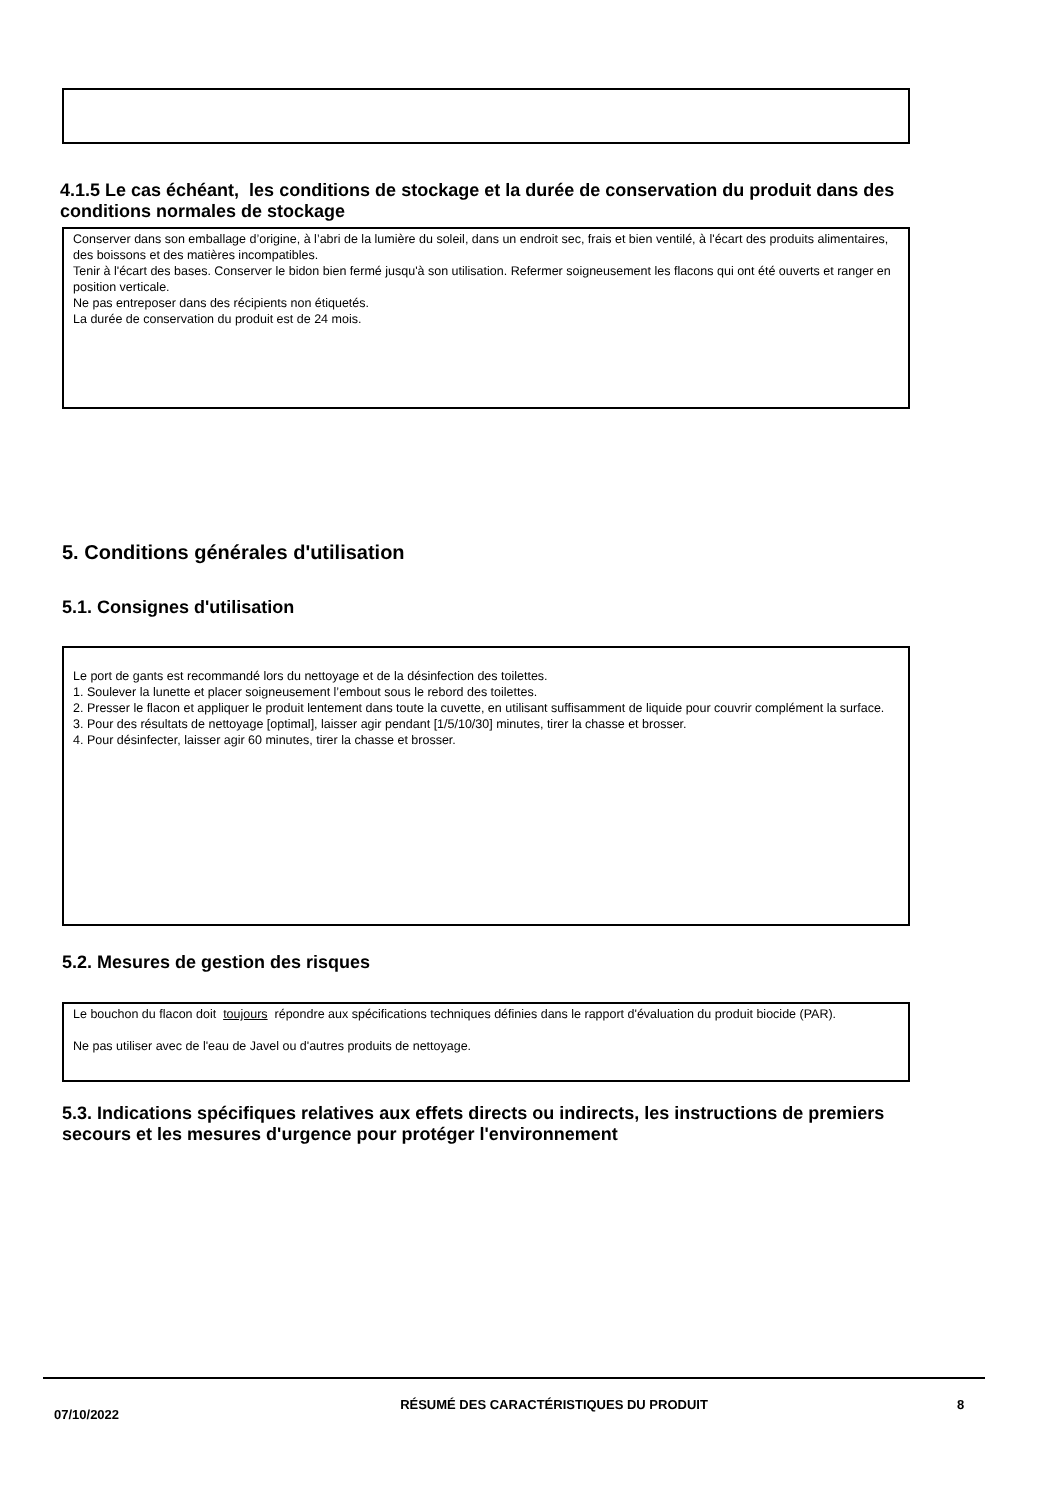4.1.5 Le cas échéant, les conditions de stockage et la durée de conservation du produit dans des conditions normales de stockage
Conserver dans son emballage d’origine, à l’abri de la lumière du soleil, dans un endroit sec, frais et bien ventilé, à l'écart des produits alimentaires, des boissons et des matières incompatibles.
Tenir à l'écart des bases. Conserver le bidon bien fermé jusqu'à son utilisation. Refermer soigneusement les flacons qui ont été ouverts et ranger en position verticale.
Ne pas entreposer dans des récipients non étiquetés.
La durée de conservation du produit est de 24 mois.
5. Conditions générales d'utilisation
5.1. Consignes d'utilisation
Le port de gants est recommandé lors du nettoyage et de la désinfection des toilettes.
1. Soulever la lunette et placer soigneusement l’embout sous le rebord des toilettes.
2. Presser le flacon et appliquer le produit lentement dans toute la cuvette, en utilisant suffisamment de liquide pour couvrir complément la surface.
3. Pour des résultats de nettoyage [optimal], laisser agir pendant [1/5/10/30] minutes, tirer la chasse et brosser.
4. Pour désinfecter, laisser agir 60 minutes, tirer la chasse et brosser.
5.2. Mesures de gestion des risques
Le bouchon du flacon doit toujours répondre aux spécifications techniques définies dans le rapport d'évaluation du produit biocide (PAR).
Ne pas utiliser avec de l'eau de Javel ou d'autres produits de nettoyage.
5.3. Indications spécifiques relatives aux effets directs ou indirects, les instructions de premiers secours et les mesures d'urgence pour protéger l'environnement
07/10/2022
RÉSUMÉ DES CARACTÉRISTIQUES DU PRODUIT 8